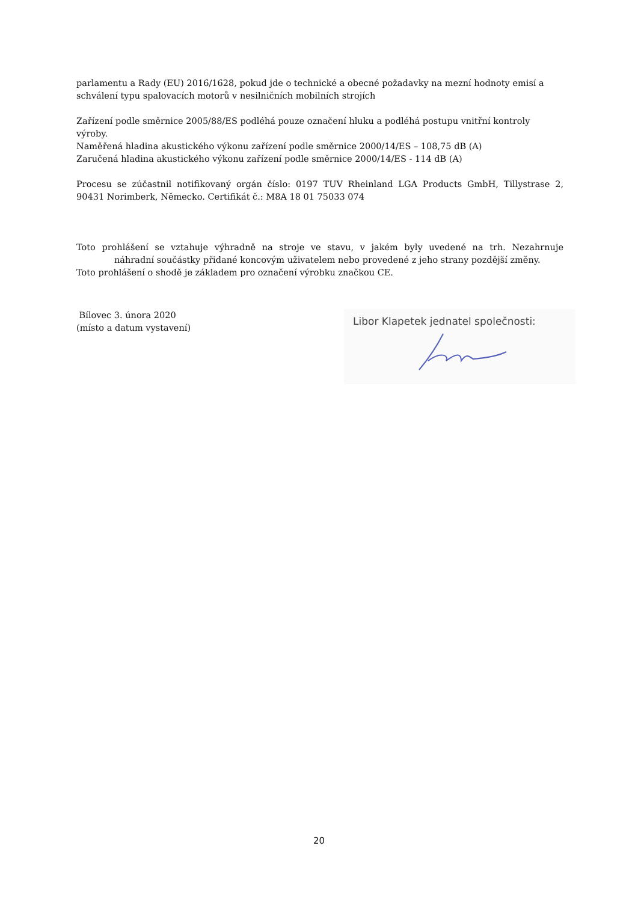parlamentu a Rady (EU) 2016/1628, pokud jde o technické a obecné požadavky na mezní hodnoty emisí a schválení typu spalovacích motorů v nesilničních mobilních strojích
Zařízení podle směrnice 2005/88/ES podléhá pouze označení hluku a podléhá postupu vnitřní kontroly výroby.
Naměřená hladina akustického výkonu zařízení podle směrnice 2000/14/ES – 108,75 dB (A)
Zaručená hladina akustického výkonu zařízení podle směrnice 2000/14/ES - 114 dB (A)
Procesu se zúčastnil notifikovaný orgán číslo: 0197 TUV Rheinland LGA Products GmbH, Tillystrase 2,
90431 Norimberk, Německo. Certifikát č.: M8A 18 01 75033 074
Toto prohlášení se vztahuje výhradně na stroje ve stavu, v jakém byly uvedené na trh. Nezahrnuje
náhradní součástky přidané koncovým uživatelem nebo provedené z jeho strany pozdější změny.
Toto prohlášení o shodě je základem pro označení výrobku značkou CE.
Bílovec 3. února 2020
(místo a datum vystavení)
Libor Klapetek jednatel společnosti:
20